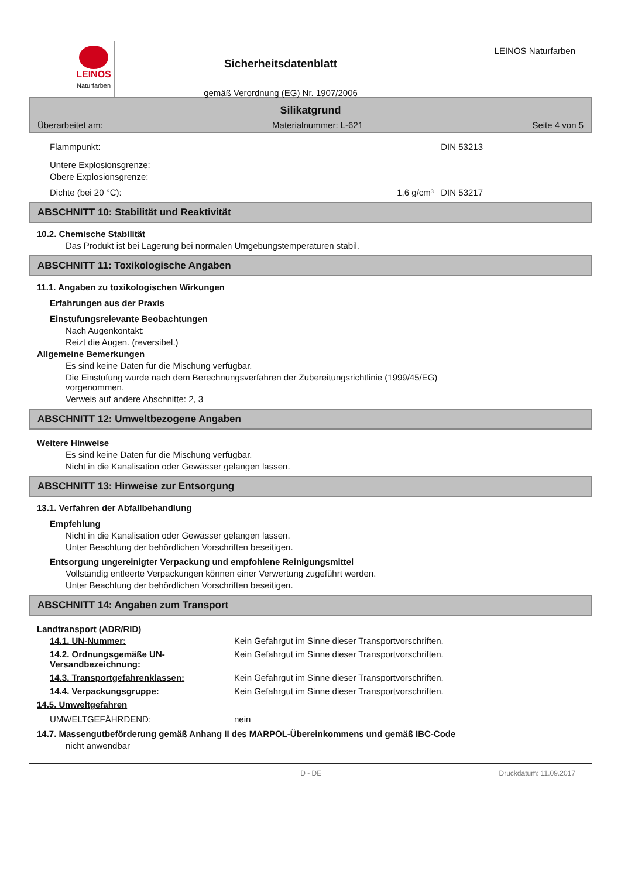LEINOS
Naturfarben
Sicherheitsdatenblatt
gemäß Verordnung (EG) Nr. 1907/2006
LEINOS Naturfarben
Silikatgrund
Überarbeitet am: Materialnummer: L-621 Seite 4 von 5
Flammpunkt: DIN 53213
Untere Explosionsgrenze:
Obere Explosionsgrenze:
Dichte (bei 20 °C): 1,6 g/cm³ DIN 53217
ABSCHNITT 10: Stabilität und Reaktivität
10.2. Chemische Stabilität
Das Produkt ist bei Lagerung bei normalen Umgebungstemperaturen stabil.
ABSCHNITT 11: Toxikologische Angaben
11.1. Angaben zu toxikologischen Wirkungen
Erfahrungen aus der Praxis
Einstufungsrelevante Beobachtungen
Nach Augenkontakt:
Reizt die Augen. (reversibel.)
Allgemeine Bemerkungen
Es sind keine Daten für die Mischung verfügbar.
Die Einstufung wurde nach dem Berechnungsverfahren der Zubereitungsrichtlinie (1999/45/EG)
vorgenommen.
Verweis auf andere Abschnitte: 2, 3
ABSCHNITT 12: Umweltbezogene Angaben
Weitere Hinweise
Es sind keine Daten für die Mischung verfügbar.
Nicht in die Kanalisation oder Gewässer gelangen lassen.
ABSCHNITT 13: Hinweise zur Entsorgung
13.1. Verfahren der Abfallbehandlung
Empfehlung
Nicht in die Kanalisation oder Gewässer gelangen lassen.
Unter Beachtung der behördlichen Vorschriften beseitigen.
Entsorgung ungereinigter Verpackung und empfohlene Reinigungsmittel
Vollständig entleerte Verpackungen können einer Verwertung zugeführt werden.
Unter Beachtung der behördlichen Vorschriften beseitigen.
ABSCHNITT 14: Angaben zum Transport
Landtransport (ADR/RID)
14.1. UN-Nummer: Kein Gefahrgut im Sinne dieser Transportvorschriften.
14.2. Ordnungsgemäße UN-Versandbezeichnung:
Kein Gefahrgut im Sinne dieser Transportvorschriften.
14.3. Transportgefahrenklassen: Kein Gefahrgut im Sinne dieser Transportvorschriften.
14.4. Verpackungsgruppe: Kein Gefahrgut im Sinne dieser Transportvorschriften.
14.5. Umweltgefahren
UMWELTGEFÄHRDEND: nein
14.7. Massengutbeförderung gemäß Anhang II des MARPOL-Übereinkommens und gemäß IBC-Code
nicht anwendbar
D - DE Druckdatum: 11.09.2017